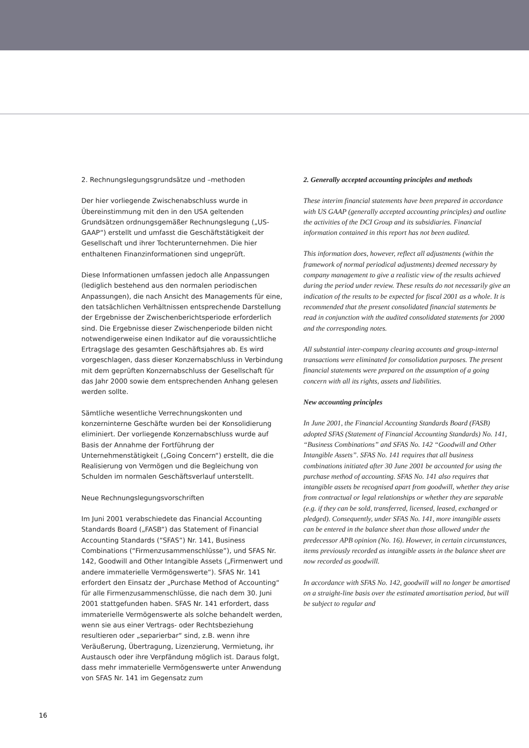2. Rechnungslegungsgrundsätze und –methoden
Der hier vorliegende Zwischenabschluss wurde in Übereinstimmung mit den in den USA geltenden Grundsätzen ordnungsgemäßer Rechnungslegung („US-GAAP“) erstellt und umfasst die Geschäftstätigkeit der Gesellschaft und ihrer Tochterunternehmen. Die hier enthaltenen Finanzinformationen sind ungeprüft.
Diese Informationen umfassen jedoch alle Anpassungen (lediglich bestehend aus den normalen periodischen Anpassungen), die nach Ansicht des Managements für eine, den tatsächlichen Verhältnissen entsprechende Darstellung der Ergebnisse der Zwischenberichtsperiode erforderlich sind. Die Ergebnisse dieser Zwischenperiode bilden nicht notwendigerweise einen Indikator auf die voraussichtliche Ertragslage des gesamten Geschäftsjahres ab. Es wird vorgeschlagen, dass dieser Konzernabschluss in Verbindung mit dem geprüften Konzernabschluss der Gesellschaft für das Jahr 2000 sowie dem entsprechenden Anhang gelesen werden sollte.
Sämtliche wesentliche Verrechnungskonten und konzerninterne Geschäfte wurden bei der Konsolidierung eliminiert. Der vorliegende Konzernabschluss wurde auf Basis der Annahme der Fortführung der Unternehmenstätigkeit („Going Concern“) erstellt, die die Realisierung von Vermögen und die Begleichung von Schulden im normalen Geschäftsverlauf unterstellt.
Neue Rechnungslegungsvorschriften
Im Juni 2001 verabschiedete das Financial Accounting Standards Board („FASB“) das Statement of Financial Accounting Standards (“SFAS”) Nr. 141, Business Combinations (“Firmenzusammenschlüsse”), und SFAS Nr. 142, Goodwill and Other Intangible Assets („Firmenwert und andere immaterielle Vermögenswerte“). SFAS Nr. 141 erfordert den Einsatz der „Purchase Method of Accounting“ für alle Firmenzusammenschlüsse, die nach dem 30. Juni 2001 stattgefunden haben. SFAS Nr. 141 erfordert, dass immaterielle Vermögenswerte als solche behandelt werden, wenn sie aus einer Vertrags- oder Rechtsbeziehung resultieren oder „separierbar“ sind, z.B. wenn ihre Veräußerung, Übertragung, Lizenzierung, Vermietung, ihr Austausch oder ihre Verpfändung möglich ist. Daraus folgt, dass mehr immaterielle Vermögenswerte unter Anwendung von SFAS Nr. 141 im Gegensatz zum
2. Generally accepted accounting principles and methods
These interim financial statements have been prepared in accordance with US GAAP (generally accepted accounting principles) and outline the activities of the DCI Group and its subsidiaries. Financial information contained in this report has not been audited.
This information does, however, reflect all adjustments (within the framework of normal periodical adjustments) deemed necessary by company management to give a realistic view of the results achieved during the period under review. These results do not necessarily give an indication of the results to be expected for fiscal 2001 as a whole. It is recommended that the present consolidated financial statements be read in conjunction with the audited consolidated statements for 2000 and the corresponding notes.
All substantial inter-company clearing accounts and group-internal transactions were eliminated for consolidation purposes. The present financial statements were prepared on the assumption of a going concern with all its rights, assets and liabilities.
New accounting principles
In June 2001, the Financial Accounting Standards Board (FASB) adopted SFAS (Statement of Financial Accounting Standards) No. 141, “Business Combinations” and SFAS No. 142 “Goodwill and Other Intangible Assets”. SFAS No. 141 requires that all business combinations initiated after 30 June 2001 be accounted for using the purchase method of accounting. SFAS No. 141 also requires that intangible assets be recognised apart from goodwill, whether they arise from contractual or legal relationships or whether they are separable (e.g. if they can be sold, transferred, licensed, leased, exchanged or pledged). Consequently, under SFAS No. 141, more intangible assets can be entered in the balance sheet than those allowed under the predecessor APB opinion (No. 16). However, in certain circumstances, items previously recorded as intangible assets in the balance sheet are now recorded as goodwill.
In accordance with SFAS No. 142, goodwill will no longer be amortised on a straight-line basis over the estimated amortisation period, but will be subject to regular and
16